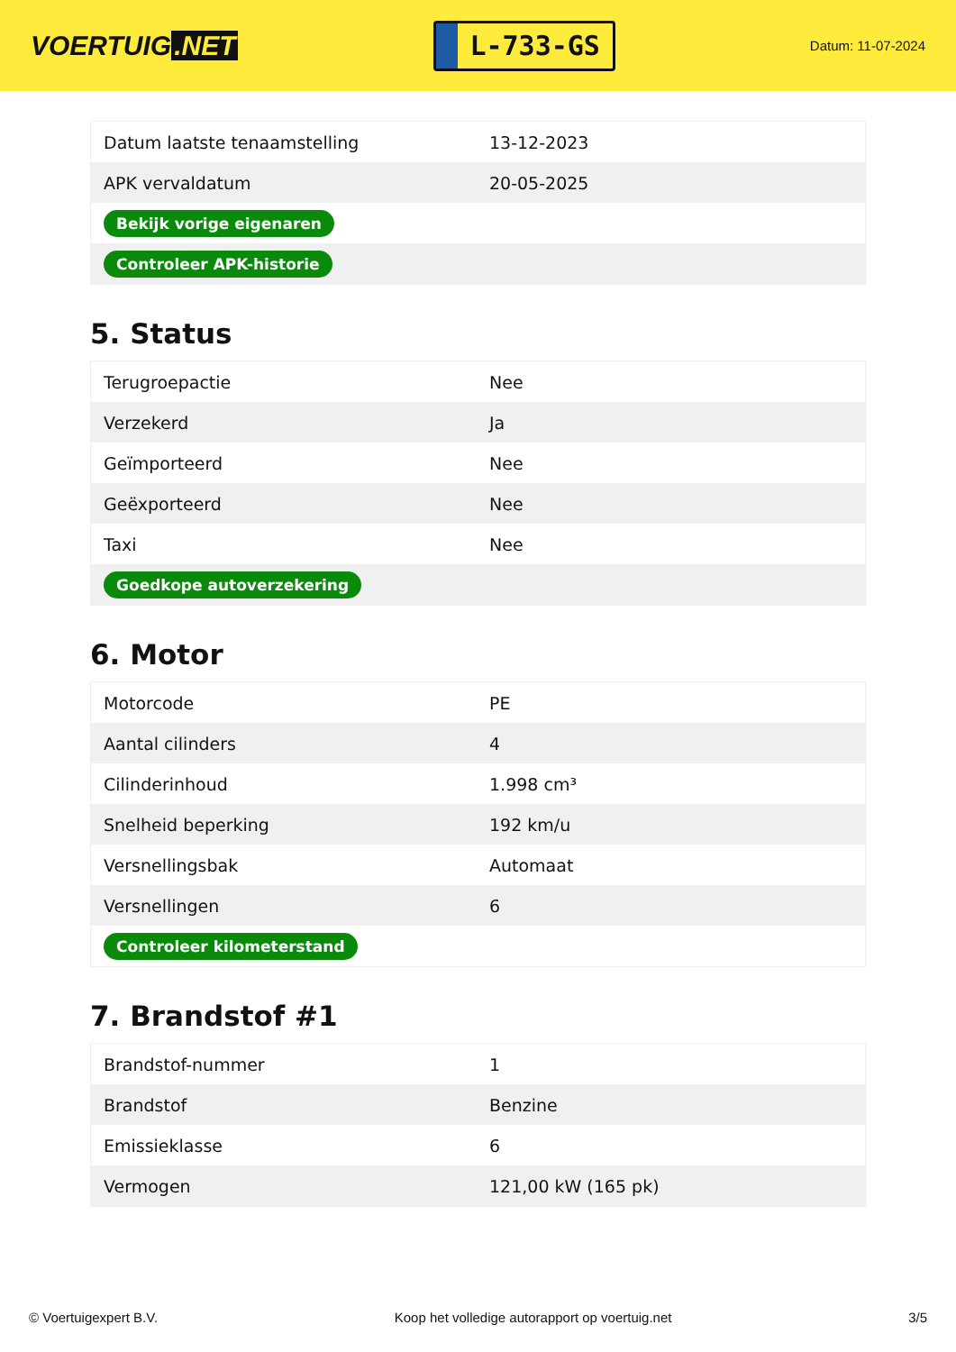VOERTUIG.NET
L-733-GS
Datum: 11-07-2024
| Datum laatste tenaamstelling | 13-12-2023 |
| APK vervaldatum | 20-05-2025 |
| Bekijk vorige eigenaren | |
| Controleer APK-historie | |
5. Status
| Terugroepactie | Nee |
| Verzekerd | Ja |
| Geïmporteerd | Nee |
| Geëxporteerd | Nee |
| Taxi | Nee |
| Goedkope autoverzekering | |
6. Motor
| Motorcode | PE |
| Aantal cilinders | 4 |
| Cilinderinhoud | 1.998 cm³ |
| Snelheid beperking | 192 km/u |
| Versnellingsbak | Automaat |
| Versnellingen | 6 |
| Controleer kilometerstand | |
7. Brandstof #1
| Brandstof-nummer | 1 |
| Brandstof | Benzine |
| Emissieklasse | 6 |
| Vermogen | 121,00 kW (165 pk) |
© Voertuigexpert B.V. Koop het volledige autorapport op voertuig.net 3/5